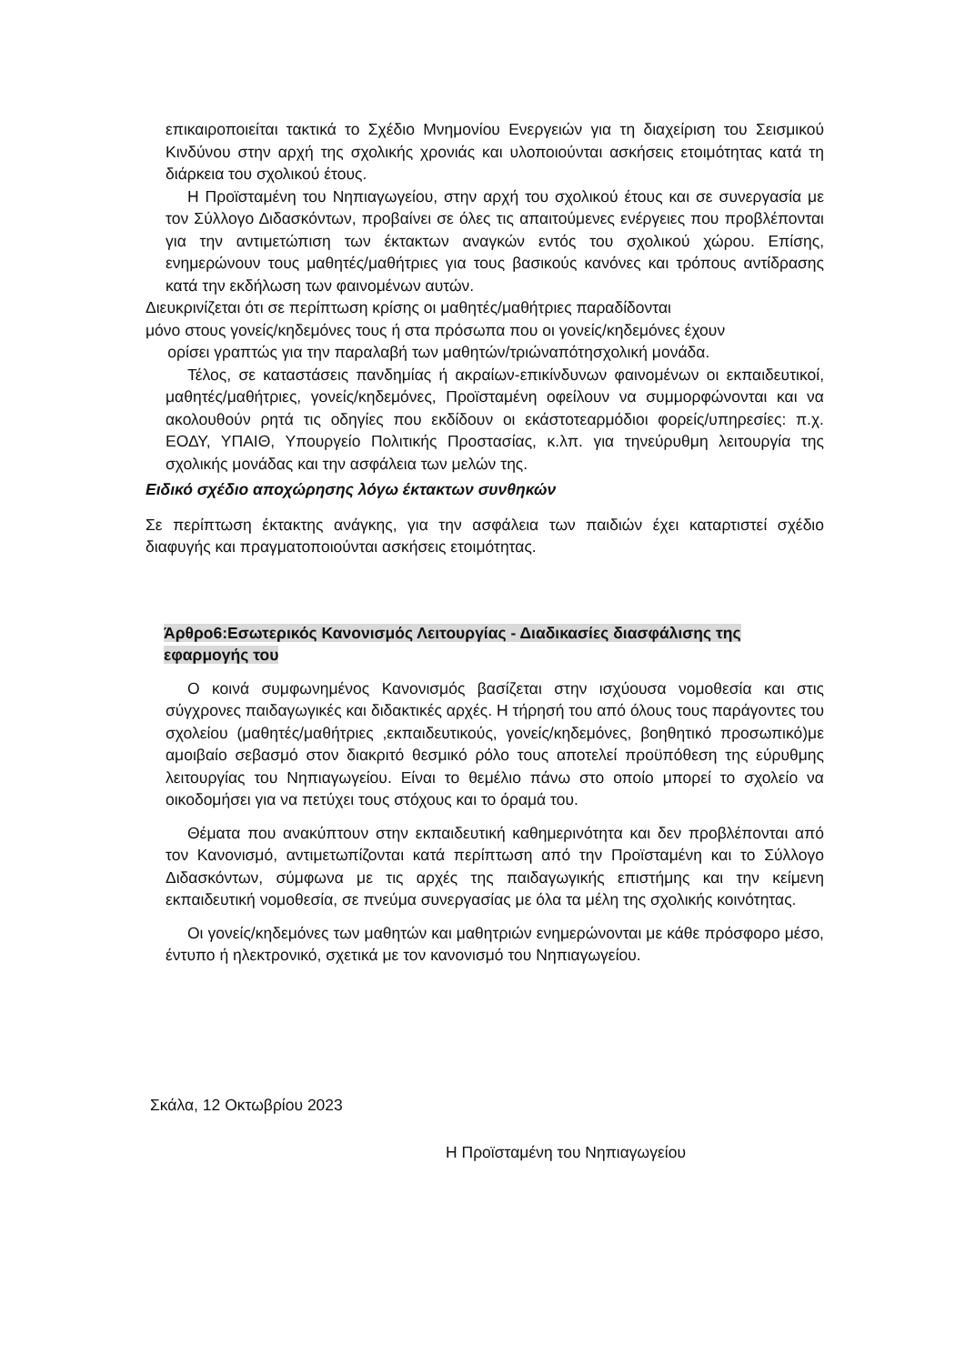επικαιροποιείται τακτικά το Σχέδιο Μνημονίου Ενεργειών για τη διαχείριση του Σεισμικού Κινδύνου στην αρχή της σχολικής χρονιάς και υλοποιούνται ασκήσεις ετοιμότητας κατά τη διάρκεια του σχολικού έτους.
Η Προϊσταμένη του Νηπιαγωγείου, στην αρχή του σχολικού έτους και σε συνεργασία με τον Σύλλογο Διδασκόντων, προβαίνει σε όλες τις απαιτούμενες ενέργειες που προβλέπονται για την αντιμετώπιση των έκτακτων αναγκών εντός του σχολικού χώρου. Επίσης, ενημερώνουν τους μαθητές/μαθήτριες για τους βασικούς κανόνες και τρόπους αντίδρασης κατά την εκδήλωση των φαινομένων αυτών.
Διευκρινίζεται ότι σε περίπτωση κρίσης οι μαθητές/μαθήτριες παραδίδονται
μόνο στους γονείς/κηδεμόνες τους ή στα πρόσωπα που οι γονείς/κηδεμόνες έχουν
ορίσει γραπτώς για την παραλαβή των μαθητών/τριώναπότησχολική μονάδα.
Τέλος, σε καταστάσεις πανδημίας ή ακραίων-επικίνδυνων φαινομένων οι εκπαιδευτικοί, μαθητές/μαθήτριες, γονείς/κηδεμόνες, Προϊσταμένη οφείλουν να συμμορφώνονται και να ακολουθούν ρητά τις οδηγίες που εκδίδουν οι εκάστοτεαρμόδιοι φορείς/υπηρεσίες: π.χ. ΕΟΔΥ, ΥΠΑΙΘ, Υπουργείο Πολιτικής Προστασίας, κ.λπ. για τηνεύρυθμη λειτουργία της σχολικής μονάδας και την ασφάλεια των μελών της.
Ειδικό σχέδιο αποχώρησης λόγω έκτακτων συνθηκών
Σε περίπτωση έκτακτης ανάγκης, για την ασφάλεια των παιδιών έχει καταρτιστεί σχέδιο διαφυγής και πραγματοποιούνται ασκήσεις ετοιμότητας.
Άρθρο6:Εσωτερικός Κανονισμός Λειτουργίας - Διαδικασίες διασφάλισης της εφαρμογής του
Ο κοινά συμφωνημένος Κανονισμός βασίζεται στην ισχύουσα νομοθεσία και στις σύγχρονες παιδαγωγικές και διδακτικές αρχές. Η τήρησή του από όλους τους παράγοντες του σχολείου (μαθητές/μαθήτριες ,εκπαιδευτικούς, γονείς/κηδεμόνες, βοηθητικό προσωπικό)με αμοιβαίο σεβασμό στον διακριτό θεσμικό ρόλο τους αποτελεί προϋπόθεση της εύρυθμης λειτουργίας του Νηπιαγωγείου. Είναι το θεμέλιο πάνω στο οποίο μπορεί το σχολείο να οικοδομήσει για να πετύχει τους στόχους και το όραμά του.
Θέματα που ανακύπτουν στην εκπαιδευτική καθημερινότητα και δεν προβλέπονται από τον Κανονισμό, αντιμετωπίζονται κατά περίπτωση από την Προϊσταμένη και το Σύλλογο Διδασκόντων, σύμφωνα με τις αρχές της παιδαγωγικής επιστήμης και την κείμενη εκπαιδευτική νομοθεσία, σε πνεύμα συνεργασίας με όλα τα μέλη της σχολικής κοινότητας.
Οι γονείς/κηδεμόνες των μαθητών και μαθητριών ενημερώνονται με κάθε πρόσφορο μέσο, έντυπο ή ηλεκτρονικό, σχετικά με τον κανονισμό του Νηπιαγωγείου.
Σκάλα, 12 Οκτωβρίου 2023
Η Προϊσταμένη του Νηπιαγωγείου